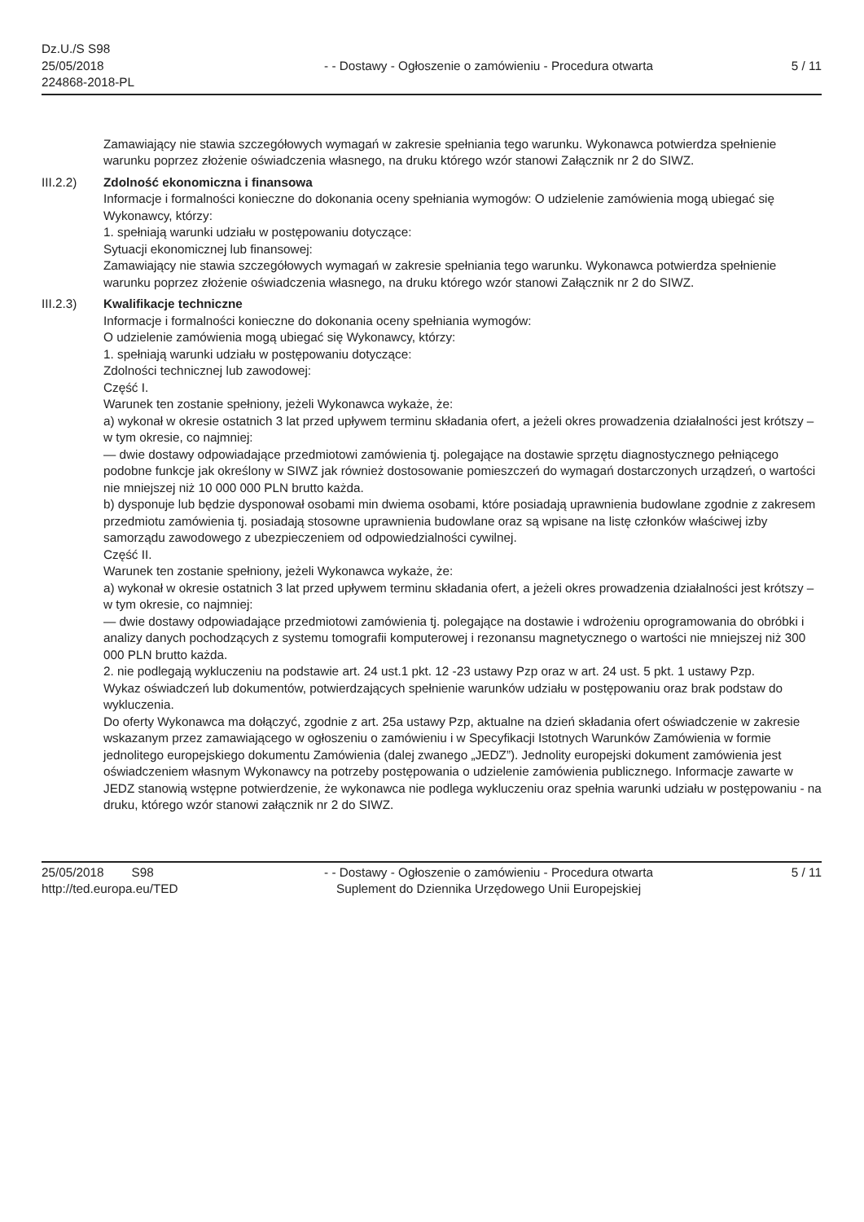Dz.U./S S98
25/05/2018
224868-2018-PL
- - Dostawy - Ogłoszenie o zamówieniu - Procedura otwarta
5 / 11
Zamawiający nie stawia szczegółowych wymagań w zakresie spełniania tego warunku. Wykonawca potwierdza spełnienie warunku poprzez złożenie oświadczenia własnego, na druku którego wzór stanowi Załącznik nr 2 do SIWZ.
III.2.2) Zdolność ekonomiczna i finansowa
Informacje i formalności konieczne do dokonania oceny spełniania wymogów: O udzielenie zamówienia mogą ubiegać się Wykonawcy, którzy:
1. spełniają warunki udziału w postępowaniu dotyczące:
Sytuacji ekonomicznej lub finansowej:
Zamawiający nie stawia szczegółowych wymagań w zakresie spełniania tego warunku. Wykonawca potwierdza spełnienie warunku poprzez złożenie oświadczenia własnego, na druku którego wzór stanowi Załącznik nr 2 do SIWZ.
III.2.3) Kwalifikacje techniczne
Informacje i formalności konieczne do dokonania oceny spełniania wymogów:
O udzielenie zamówienia mogą ubiegać się Wykonawcy, którzy:
1. spełniają warunki udziału w postępowaniu dotyczące:
Zdolności technicznej lub zawodowej:
Część I.
Warunek ten zostanie spełniony, jeżeli Wykonawca wykaże, że:
a) wykonał w okresie ostatnich 3 lat przed upływem terminu składania ofert, a jeżeli okres prowadzenia działalności jest krótszy – w tym okresie, co najmniej:
— dwie dostawy odpowiadające przedmiotowi zamówienia tj. polegające na dostawie sprzętu diagnostycznego pełniącego podobne funkcje jak określony w SIWZ jak również dostosowanie pomieszczeń do wymagań dostarczonych urządzeń, o wartości nie mniejszej niż 10 000 000 PLN brutto każda.
b) dysponuje lub będzie dysponował osobami min dwiema osobami, które posiadają uprawnienia budowlane zgodnie z zakresem przedmiotu zamówienia tj. posiadają stosowne uprawnienia budowlane oraz są wpisane na listę członków właściwej izby samorządu zawodowego z ubezpieczeniem od odpowiedzialności cywilnej.
Część II.
Warunek ten zostanie spełniony, jeżeli Wykonawca wykaże, że:
a) wykonał w okresie ostatnich 3 lat przed upływem terminu składania ofert, a jeżeli okres prowadzenia działalności jest krótszy – w tym okresie, co najmniej:
— dwie dostawy odpowiadające przedmiotowi zamówienia tj. polegające na dostawie i wdrożeniu oprogramowania do obróbki i analizy danych pochodzących z systemu tomografii komputerowej i rezonansu magnetycznego o wartości nie mniejszej niż 300 000 PLN brutto każda.
2. nie podlegają wykluczeniu na podstawie art. 24 ust.1 pkt. 12 -23 ustawy Pzp oraz w art. 24 ust. 5 pkt. 1 ustawy Pzp.
Wykaz oświadczeń lub dokumentów, potwierdzających spełnienie warunków udziału w postępowaniu oraz brak podstaw do wykluczenia.
Do oferty Wykonawca ma dołączyć, zgodnie z art. 25a ustawy Pzp, aktualne na dzień składania ofert oświadczenie w zakresie wskazanym przez zamawiającego w ogłoszeniu o zamówieniu i w Specyfikacji Istotnych Warunków Zamówienia w formie jednolitego europejskiego dokumentu Zamówienia (dalej zwanego „JEDZ”). Jednolity europejski dokument zamówienia jest oświadczeniem własnym Wykonawcy na potrzeby postępowania o udzielenie zamówienia publicznego. Informacje zawarte w JEDZ stanowią wstępne potwierdzenie, że wykonawca nie podlega wykluczeniu oraz spełnia warunki udziału w postępowaniu - na druku, którego wzór stanowi załącznik nr 2 do SIWZ.
25/05/2018 S98
http://ted.europa.eu/TED
- - Dostawy - Ogłoszenie o zamówieniu - Procedura otwarta
Suplement do Dziennika Urzędowego Unii Europejskiej
5 / 11